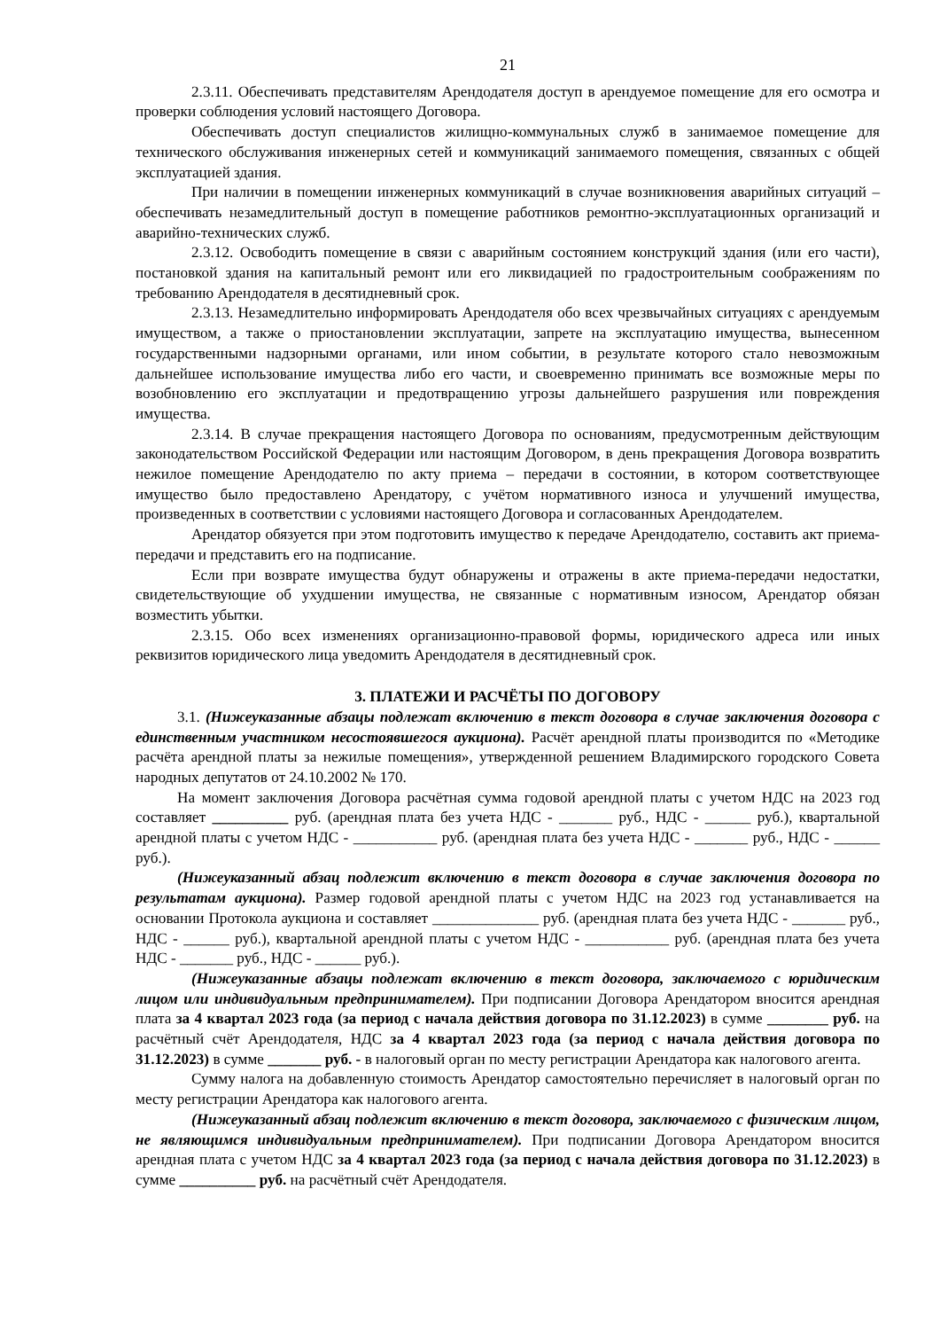21
2.3.11. Обеспечивать представителям Арендодателя доступ в арендуемое помещение для его осмотра и проверки соблюдения условий настоящего Договора.
Обеспечивать доступ специалистов жилищно-коммунальных служб в занимаемое помещение для технического обслуживания инженерных сетей и коммуникаций занимаемого помещения, связанных с общей эксплуатацией здания.
При наличии в помещении инженерных коммуникаций в случае возникновения аварийных ситуаций – обеспечивать незамедлительный доступ в помещение работников ремонтно-эксплуатационных организаций и аварийно-технических служб.
2.3.12. Освободить помещение в связи с аварийным состоянием конструкций здания (или его части), постановкой здания на капитальный ремонт или его ликвидацией по градостроительным соображениям по требованию Арендодателя в десятидневный срок.
2.3.13. Незамедлительно информировать Арендодателя обо всех чрезвычайных ситуациях с арендуемым имуществом, а также о приостановлении эксплуатации, запрете на эксплуатацию имущества, вынесенном государственными надзорными органами, или ином событии, в результате которого стало невозможным дальнейшее использование имущества либо его части, и своевременно принимать все возможные меры по возобновлению его эксплуатации и предотвращению угрозы дальнейшего разрушения или повреждения имущества.
2.3.14. В случае прекращения настоящего Договора по основаниям, предусмотренным действующим законодательством Российской Федерации или настоящим Договором, в день прекращения Договора возвратить нежилое помещение Арендодателю по акту приема – передачи в состоянии, в котором соответствующее имущество было предоставлено Арендатору, с учётом нормативного износа и улучшений имущества, произведенных в соответствии с условиями настоящего Договора и согласованных Арендодателем.
Арендатор обязуется при этом подготовить имущество к передаче Арендодателю, составить акт приема-передачи и представить его на подписание.
Если при возврате имущества будут обнаружены и отражены в акте приема-передачи недостатки, свидетельствующие об ухудшении имущества, не связанные с нормативным износом, Арендатор обязан возместить убытки.
2.3.15. Обо всех изменениях организационно-правовой формы, юридического адреса или иных реквизитов юридического лица уведомить Арендодателя в десятидневный срок.
3. ПЛАТЕЖИ И РАСЧЁТЫ ПО ДОГОВОРУ
3.1. (Нижеуказанные абзацы подлежат включению в текст договора в случае заключения договора с единственным участником несостоявшегося аукциона). Расчёт арендной платы производится по «Методике расчёта арендной платы за нежилые помещения», утвержденной решением Владимирского городского Совета народных депутатов от 24.10.2002 № 170.
На момент заключения Договора расчётная сумма годовой арендной платы с учетом НДС на 2023 год составляет __________ руб. (арендная плата без учета НДС - _______ руб., НДС - ______ руб.), квартальной арендной платы с учетом НДС - ___________ руб. (арендная плата без учета НДС - _______ руб., НДС - ______ руб.).
(Нижеуказанный абзац подлежит включению в текст договора в случае заключения договора по результатам аукциона). Размер годовой арендной платы с учетом НДС на 2023 год устанавливается на основании Протокола аукциона и составляет ______________ руб. (арендная плата без учета НДС - _______ руб., НДС - ______ руб.), квартальной арендной платы с учетом НДС - ___________ руб. (арендная плата без учета НДС - _______ руб., НДС - ______ руб.).
(Нижеуказанные абзацы подлежат включению в текст договора, заключаемого с юридическим лицом или индивидуальным предпринимателем). При подписании Договора Арендатором вносится арендная плата за 4 квартал 2023 года (за период с начала действия договора по 31.12.2023) в сумме ________ руб. на расчётный счёт Арендодателя, НДС за 4 квартал 2023 года (за период с начала действия договора по 31.12.2023) в сумме _______ руб. - в налоговый орган по месту регистрации Арендатора как налогового агента.
Сумму налога на добавленную стоимость Арендатор самостоятельно перечисляет в налоговый орган по месту регистрации Арендатора как налогового агента.
(Нижеуказанный абзац подлежит включению в текст договора, заключаемого с физическим лицом, не являющимся индивидуальным предпринимателем). При подписании Договора Арендатором вносится арендная плата с учетом НДС за 4 квартал 2023 года (за период с начала действия договора по 31.12.2023) в сумме __________ руб. на расчётный счёт Арендодателя.